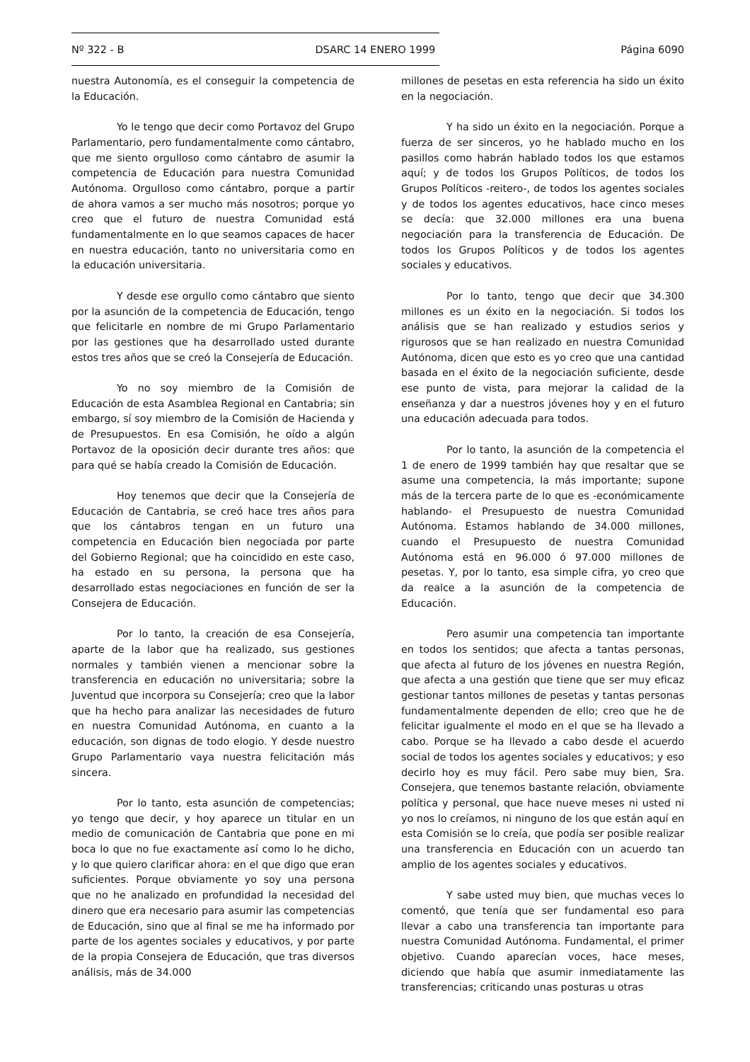Nº 322 - B DSARC 14 ENERO 1999 Página 6090
nuestra Autonomía, es el conseguir la competencia de la Educación.
Yo le tengo que decir como Portavoz del Grupo Parlamentario, pero fundamentalmente como cántabro, que me siento orgulloso como cántabro de asumir la competencia de Educación para nuestra Comunidad Autónoma. Orgulloso como cántabro, porque a partir de ahora vamos a ser mucho más nosotros; porque yo creo que el futuro de nuestra Comunidad está fundamentalmente en lo que seamos capaces de hacer en nuestra educación, tanto no universitaria como en la educación universitaria.
Y desde ese orgullo como cántabro que siento por la asunción de la competencia de Educación, tengo que felicitarle en nombre de mi Grupo Parlamentario por las gestiones que ha desarrollado usted durante estos tres años que se creó la Consejería de Educación.
Yo no soy miembro de la Comisión de Educación de esta Asamblea Regional en Cantabria; sin embargo, sí soy miembro de la Comisión de Hacienda y de Presupuestos. En esa Comisión, he oído a algún Portavoz de la oposición decir durante tres años: que para qué se había creado la Comisión de Educación.
Hoy tenemos que decir que la Consejería de Educación de Cantabria, se creó hace tres años para que los cántabros tengan en un futuro una competencia en Educación bien negociada por parte del Gobierno Regional; que ha coincidido en este caso, ha estado en su persona, la persona que ha desarrollado estas negociaciones en función de ser la Consejera de Educación.
Por lo tanto, la creación de esa Consejería, aparte de la labor que ha realizado, sus gestiones normales y también vienen a mencionar sobre la transferencia en educación no universitaria; sobre la Juventud que incorpora su Consejería; creo que la labor que ha hecho para analizar las necesidades de futuro en nuestra Comunidad Autónoma, en cuanto a la educación, son dignas de todo elogio. Y desde nuestro Grupo Parlamentario vaya nuestra felicitación más sincera.
Por lo tanto, esta asunción de competencias; yo tengo que decir, y hoy aparece un titular en un medio de comunicación de Cantabria que pone en mi boca lo que no fue exactamente así como lo he dicho, y lo que quiero clarificar ahora: en el que digo que eran suficientes. Porque obviamente yo soy una persona que no he analizado en profundidad la necesidad del dinero que era necesario para asumir las competencias de Educación, sino que al final se me ha informado por parte de los agentes sociales y educativos, y por parte de la propia Consejera de Educación, que tras diversos análisis, más de 34.000
millones de pesetas en esta referencia ha sido un éxito en la negociación.
Y ha sido un éxito en la negociación. Porque a fuerza de ser sinceros, yo he hablado mucho en los pasillos como habrán hablado todos los que estamos aquí; y de todos los Grupos Políticos, de todos los Grupos Políticos -reitero-, de todos los agentes sociales y de todos los agentes educativos, hace cinco meses se decía: que 32.000 millones era una buena negociación para la transferencia de Educación. De todos los Grupos Políticos y de todos los agentes sociales y educativos.
Por lo tanto, tengo que decir que 34.300 millones es un éxito en la negociación. Si todos los análisis que se han realizado y estudios serios y rigurosos que se han realizado en nuestra Comunidad Autónoma, dicen que esto es yo creo que una cantidad basada en el éxito de la negociación suficiente, desde ese punto de vista, para mejorar la calidad de la enseñanza y dar a nuestros jóvenes hoy y en el futuro una educación adecuada para todos.
Por lo tanto, la asunción de la competencia el 1 de enero de 1999 también hay que resaltar que se asume una competencia, la más importante; supone más de la tercera parte de lo que es -económicamente hablando- el Presupuesto de nuestra Comunidad Autónoma. Estamos hablando de 34.000 millones, cuando el Presupuesto de nuestra Comunidad Autónoma está en 96.000 ó 97.000 millones de pesetas. Y, por lo tanto, esa simple cifra, yo creo que da realce a la asunción de la competencia de Educación.
Pero asumir una competencia tan importante en todos los sentidos; que afecta a tantas personas, que afecta al futuro de los jóvenes en nuestra Región, que afecta a una gestión que tiene que ser muy eficaz gestionar tantos millones de pesetas y tantas personas fundamentalmente dependen de ello; creo que he de felicitar igualmente el modo en el que se ha llevado a cabo. Porque se ha llevado a cabo desde el acuerdo social de todos los agentes sociales y educativos; y eso decirlo hoy es muy fácil. Pero sabe muy bien, Sra. Consejera, que tenemos bastante relación, obviamente política y personal, que hace nueve meses ni usted ni yo nos lo creíamos, ni ninguno de los que están aquí en esta Comisión se lo creía, que podía ser posible realizar una transferencia en Educación con un acuerdo tan amplio de los agentes sociales y educativos.
Y sabe usted muy bien, que muchas veces lo comentó, que tenía que ser fundamental eso para llevar a cabo una transferencia tan importante para nuestra Comunidad Autónoma. Fundamental, el primer objetivo. Cuando aparecían voces, hace meses, diciendo que había que asumir inmediatamente las transferencias; criticando unas posturas u otras